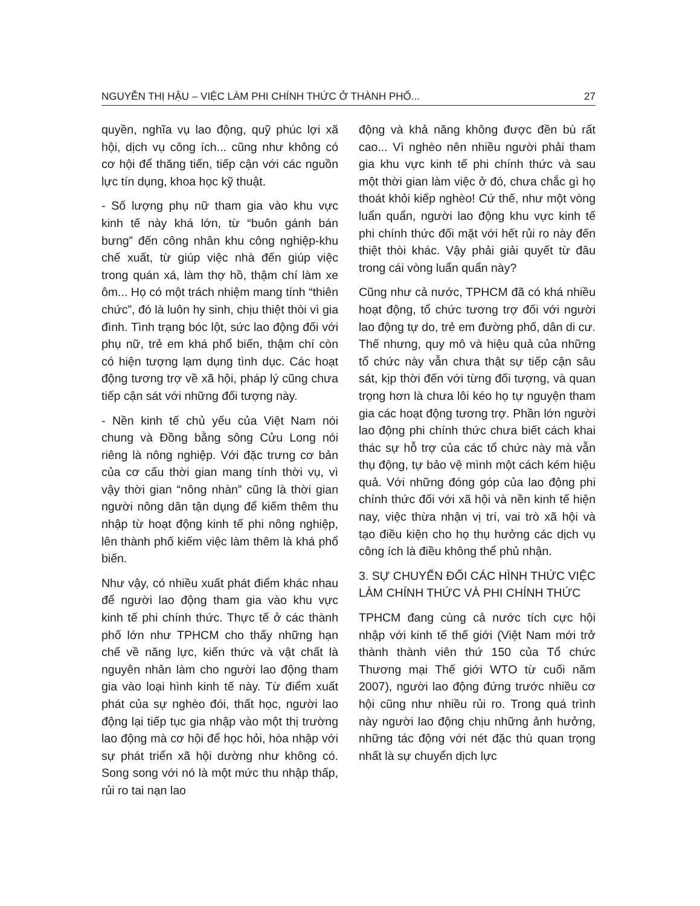NGUYỄN THỊ HẬU – VIỆC LÀM PHI CHÍNH THỨC Ở THÀNH PHỐ... 27
quyền, nghĩa vụ lao động, quỹ phúc lợi xã hội, dịch vụ công ích... cũng như không có cơ hội để thăng tiến, tiếp cận với các nguồn lực tín dụng, khoa học kỹ thuật.
- Số lượng phụ nữ tham gia vào khu vực kinh tế này khá lớn, từ “buôn gánh bán bưng” đến công nhân khu công nghiệp-khu chế xuất, từ giúp việc nhà đến giúp việc trong quán xá, làm thợ hồ, thậm chí làm xe ôm... Họ có một trách nhiệm mang tính “thiên chức”, đó là luôn hy sinh, chịu thiệt thòi vì gia đình. Tình trạng bóc lột, sức lao động đối với phụ nữ, trẻ em khá phổ biến, thậm chí còn có hiện tượng lạm dụng tình dục. Các hoạt động tương trợ về xã hội, pháp lý cũng chưa tiếp cận sát với những đối tượng này.
- Nền kinh tế chủ yếu của Việt Nam nói chung và Đồng bằng sông Cửu Long nói riêng là nông nghiệp. Với đặc trưng cơ bản của cơ cấu thời gian mang tính thời vụ, vì vậy thời gian “nông nhàn” cũng là thời gian người nông dân tận dụng để kiếm thêm thu nhập từ hoạt động kinh tế phi nông nghiệp, lên thành phố kiếm việc làm thêm là khá phổ biến.
Như vậy, có nhiều xuất phát điểm khác nhau để người lao động tham gia vào khu vực kinh tế phi chính thức. Thực tế ở các thành phố lớn như TPHCM cho thấy những hạn chế về năng lực, kiến thức và vật chất là nguyên nhân làm cho người lao động tham gia vào loại hình kinh tế này. Từ điểm xuất phát của sự nghèo đói, thất học, người lao động lại tiếp tục gia nhập vào một thị trường lao động mà cơ hội để học hỏi, hòa nhập với sự phát triển xã hội dường như không có. Song song với nó là một mức thu nhập thấp, rủi ro tai nạn lao
động và khả năng không được đền bù rất cao... Vì nghèo nên nhiều người phải tham gia khu vực kinh tế phi chính thức và sau một thời gian làm việc ở đó, chưa chắc gì họ thoát khỏi kiếp nghèo! Cứ thế, như một vòng luẩn quẩn, người lao động khu vực kinh tế phi chính thức đối mặt với hết rủi ro này đến thiệt thòi khác. Vậy phải giải quyết từ đâu trong cái vòng luẩn quẩn này?
Cũng như cả nước, TPHCM đã có khá nhiều hoạt động, tổ chức tương trợ đối với người lao động tự do, trẻ em đường phố, dân di cư. Thế nhưng, quy mô và hiệu quả của những tổ chức này vẫn chưa thật sự tiếp cận sâu sát, kịp thời đến với từng đối tượng, và quan trọng hơn là chưa lôi kéo họ tự nguyện tham gia các hoạt động tương trợ. Phần lớn người lao động phi chính thức chưa biết cách khai thác sự hỗ trợ của các tổ chức này mà vẫn thụ động, tự bảo vệ mình một cách kém hiệu quả. Với những đóng góp của lao động phi chính thức đối với xã hội và nền kinh tế hiện nay, việc thừa nhận vị trí, vai trò xã hội và tạo điều kiện cho họ thụ hưởng các dịch vụ công ích là điều không thể phủ nhận.
3. SỰ CHUYỂN ĐỔI CÁC HÌNH THỨC VIỆC LÀM CHÍNH THỨC VÀ PHI CHÍNH THỨC
TPHCM đang cùng cả nước tích cực hội nhập với kinh tế thế giới (Việt Nam mới trở thành thành viên thứ 150 của Tổ chức Thương mại Thế giới WTO từ cuối năm 2007), người lao động đứng trước nhiều cơ hội cũng như nhiều rủi ro. Trong quá trình này người lao động chịu những ảnh hưởng, những tác động với nét đặc thù quan trọng nhất là sự chuyển dịch lực